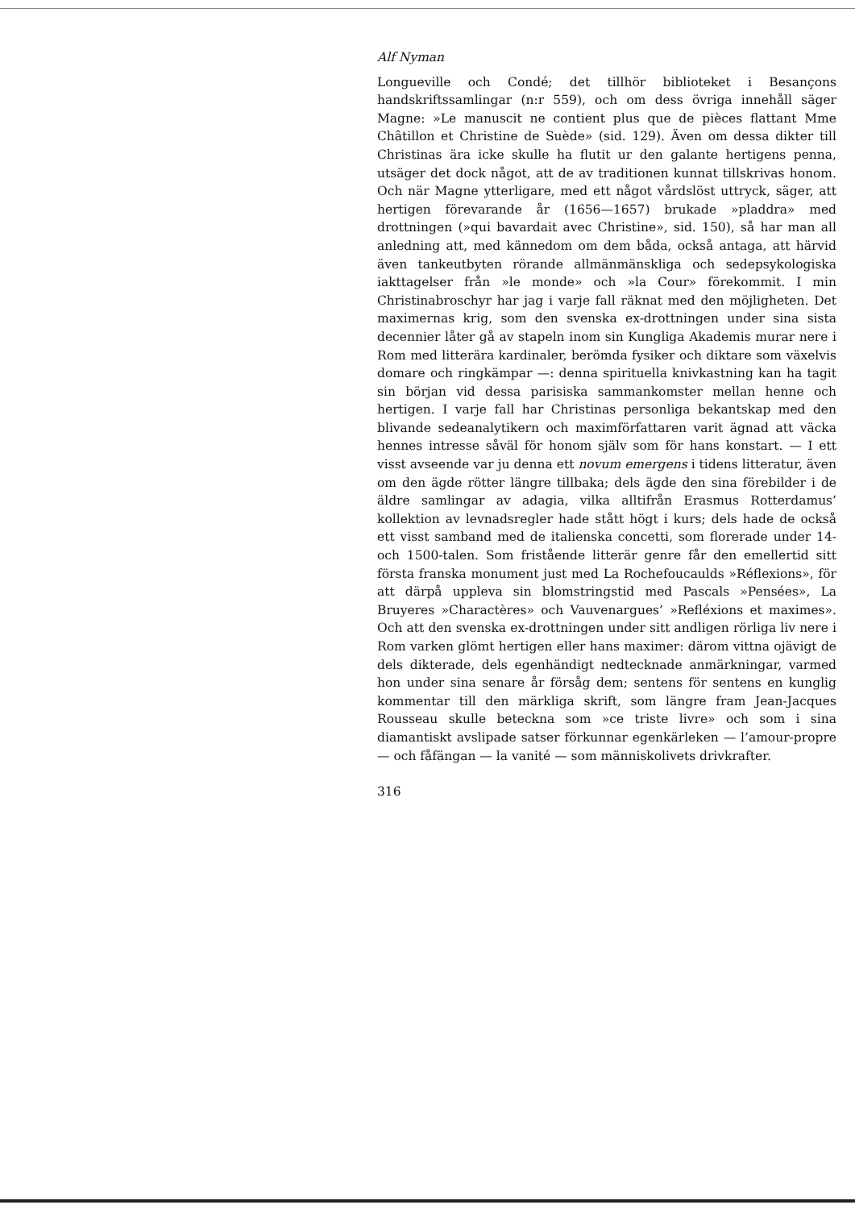Alf Nyman
Longueville och Condé; det tillhör biblioteket i Besançons handskriftssamlingar (n:r 559), och om dess övriga innehåll säger Magne: »Le manuscit ne contient plus que de pièces flattant Mme Châtillon et Christine de Suède» (sid. 129). Även om dessa dikter till Christinas ära icke skulle ha flutit ur den galante hertigens penna, utsäger det dock något, att de av traditionen kunnat tillskrivas honom. Och när Magne ytterligare, med ett något vårdslöst uttryck, säger, att hertigen förevarande år (1656—1657) brukade »pladdra» med drottningen (»qui bavardait avec Christine», sid. 150), så har man all anledning att, med kännedom om dem båda, också antaga, att härvid även tankeutbyten rörande allmänmänskliga och sedepsykologiska iakttagelser från »le monde» och »la Cour» förekommit. I min Christinabroschyr har jag i varje fall räknat med den möjligheten. Det maximernas krig, som den svenska ex-drottningen under sina sista decennier låter gå av stapeln inom sin Kungliga Akademis murar nere i Rom med litterära kardinaler, berömda fysiker och diktare som växelvis domare och ringkämpar —: denna spirituella knivkastning kan ha tagit sin början vid dessa parisiska sammankomster mellan henne och hertigen. I varje fall har Christinas personliga bekantskap med den blivande sedeanalytikern och maximförfattaren varit ägnad att väcka hennes intresse såväl för honom själv som för hans konstart. — I ett visst avseende var ju denna ett novum emergens i tidens litteratur, även om den ägde rötter längre tillbaka; dels ägde den sina förebilder i de äldre samlingar av adagia, vilka alltifrån Erasmus Rotterdamus’ kollektion av levnadsregler hade stått högt i kurs; dels hade de också ett visst samband med de italienska concetti, som florerade under 14- och 1500-talen. Som fristående litterär genre får den emellertid sitt första franska monument just med La Rochefoucaulds »Réflexions», för att därpå uppleva sin blomstringstid med Pascals »Pensées», La Bruyeres »Charactères» och Vauvenargues’ »Refléxions et maximes». Och att den svenska ex-drottningen under sitt andligen rörliga liv nere i Rom varken glömt hertigen eller hans maximer: därom vittna ojävigt de dels dikterade, dels egenhändigt nedtecknade anmärkningar, varmed hon under sina senare år försåg dem; sentens för sentens en kunglig kommentar till den märkliga skrift, som längre fram Jean-Jacques Rousseau skulle beteckna som »ce triste livre» och som i sina diamantiskt avslipade satser förkunnar egenkärleken — l’amour-propre — och fåfängan — la vanité — som människolivets drivkrafter.
316